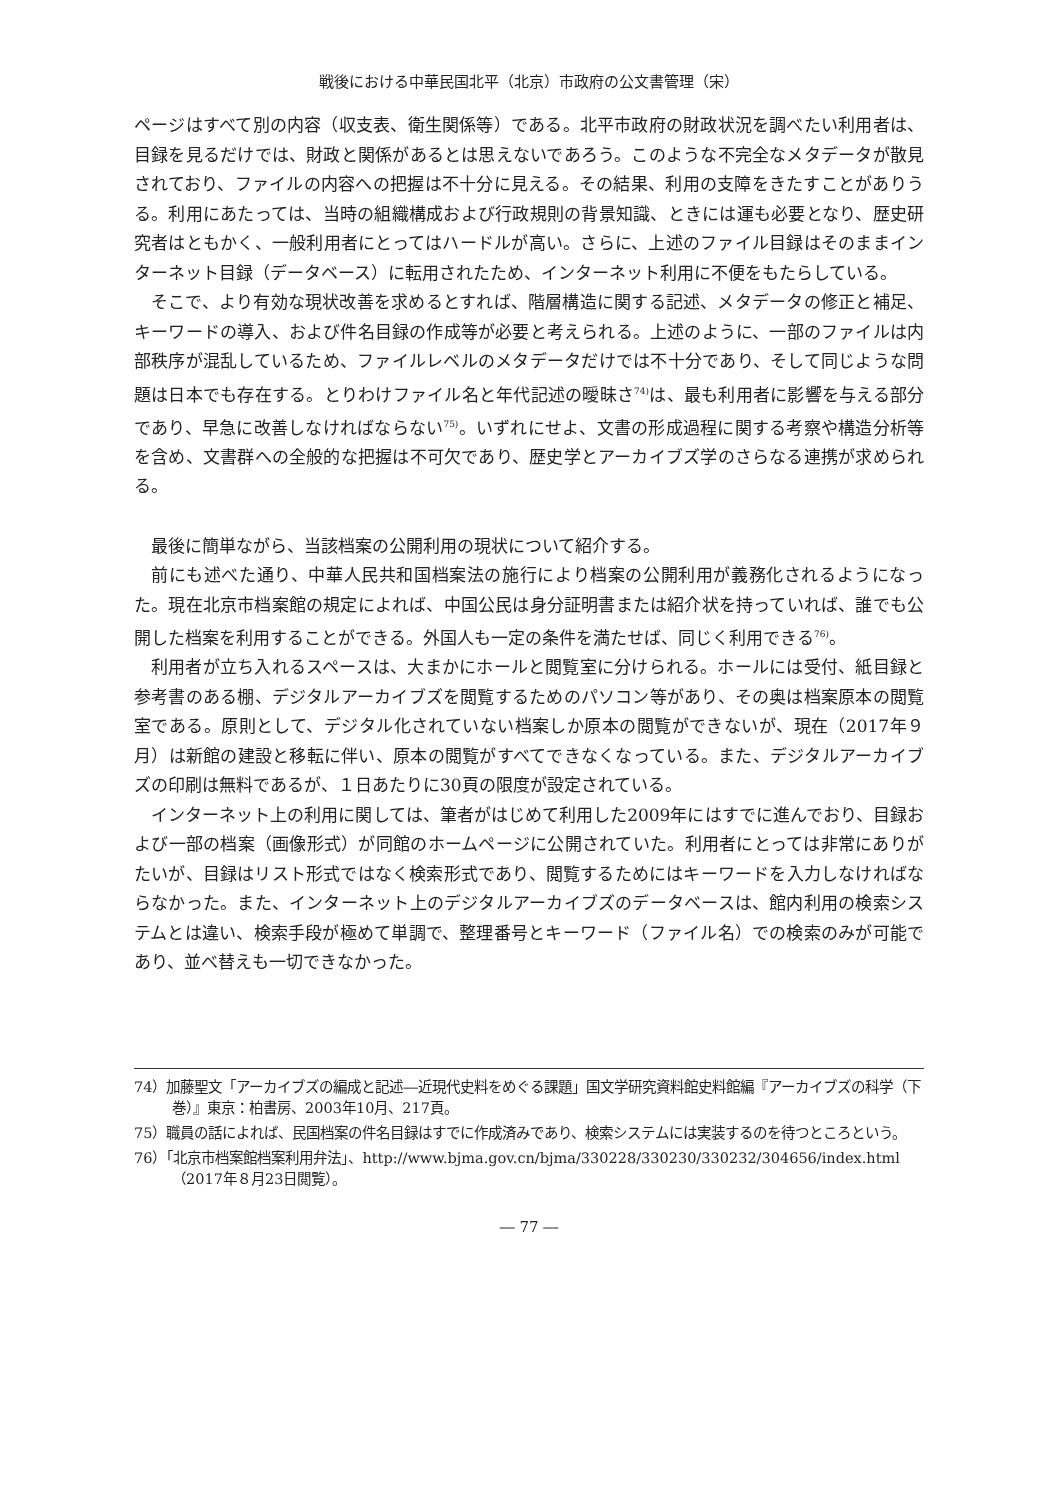戦後における中華民国北平（北京）市政府の公文書管理（宋）
ページはすべて別の内容（収支表、衛生関係等）である。北平市政府の財政状況を調べたい利用者は、目録を見るだけでは、財政と関係があるとは思えないであろう。このような不完全なメタデータが散見されており、ファイルの内容への把握は不十分に見える。その結果、利用の支障をきたすことがありうる。利用にあたっては、当時の組織構成および行政規則の背景知識、ときには運も必要となり、歴史研究者はともかく、一般利用者にとってはハードルが高い。さらに、上述のファイル目録はそのままインターネット目録（データベース）に転用されたため、インターネット利用に不便をもたらしている。
そこで、より有効な現状改善を求めるとすれば、階層構造に関する記述、メタデータの修正と補足、キーワードの導入、および件名目録の作成等が必要と考えられる。上述のように、一部のファイルは内部秩序が混乱しているため、ファイルレベルのメタデータだけでは不十分であり、そして同じような問題は日本でも存在する。とりわけファイル名と年代記述の曖昧さ<sup>74)</sup>は、最も利用者に影響を与える部分であり、早急に改善しなければならない<sup>75)</sup>。いずれにせよ、文書の形成過程に関する考察や構造分析等を含め、文書群への全般的な把握は不可欠であり、歴史学とアーカイブズ学のさらなる連携が求められる。
最後に簡単ながら、当該档案の公開利用の現状について紹介する。
前にも述べた通り、中華人民共和国档案法の施行により档案の公開利用が義務化されるようになった。現在北京市档案館の規定によれば、中国公民は身分証明書または紹介状を持っていれば、誰でも公開した档案を利用することができる。外国人も一定の条件を満たせば、同じく利用できる<sup>76)</sup>。
利用者が立ち入れるスペースは、大まかにホールと閲覧室に分けられる。ホールには受付、紙目録と参考書のある棚、デジタルアーカイブズを閲覧するためのパソコン等があり、その奥は档案原本の閲覧室である。原則として、デジタル化されていない档案しか原本の閲覧ができないが、現在（2017年９月）は新館の建設と移転に伴い、原本の閲覧がすべてできなくなっている。また、デジタルアーカイブズの印刷は無料であるが、１日あたりに30頁の限度が設定されている。
インターネット上の利用に関しては、筆者がはじめて利用した2009年にはすでに進んでおり、目録および一部の档案（画像形式）が同館のホームページに公開されていた。利用者にとっては非常にありがたいが、目録はリスト形式ではなく検索形式であり、閲覧するためにはキーワードを入力しなければならなかった。また、インターネット上のデジタルアーカイブズのデータベースは、館内利用の検索システムとは違い、検索手段が極めて単調で、整理番号とキーワード（ファイル名）での検索のみが可能であり、並べ替えも一切できなかった。
74）加藤聖文「アーカイブズの編成と記述―近現代史料をめぐる課題」国文学研究資料館史料館編『アーカイブズの科学（下巻）』東京：柏書房、2003年10月、217頁。
75）職員の話によれば、民国档案の件名目録はすでに作成済みであり、検索システムには実装するのを待つところという。
76）「北京市档案館档案利用弁法」、http://www.bjma.gov.cn/bjma/330228/330230/330232/304656/index.html（2017年８月23日閲覧）。
― 77 ―